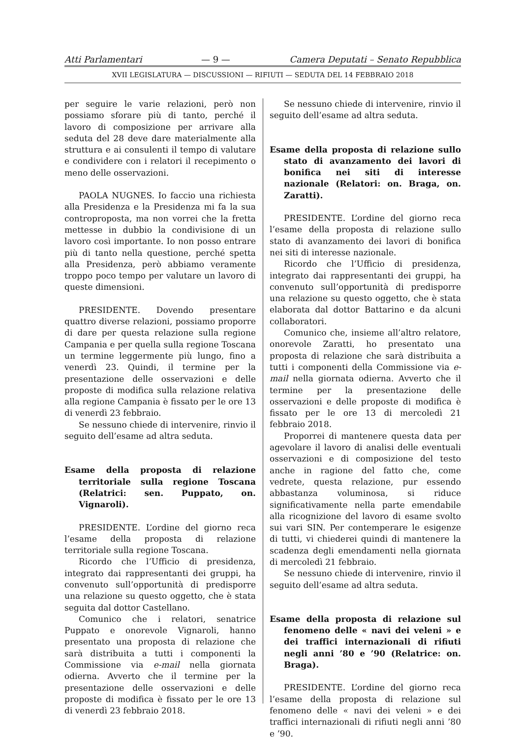Atti Parlamentari — 9 — Camera Deputati – Senato Repubblica
XVII LEGISLATURA — DISCUSSIONI — RIFIUTI — SEDUTA DEL 14 FEBBRAIO 2018
per seguire le varie relazioni, però non possiamo sforare più di tanto, perché il lavoro di composizione per arrivare alla seduta del 28 deve dare materialmente alla struttura e ai consulenti il tempo di valutare e condividere con i relatori il recepimento o meno delle osservazioni.
PAOLA NUGNES. Io faccio una richiesta alla Presidenza e la Presidenza mi fa la sua controproposta, ma non vorrei che la fretta mettesse in dubbio la condivisione di un lavoro così importante. Io non posso entrare più di tanto nella questione, perché spetta alla Presidenza, però abbiamo veramente troppo poco tempo per valutare un lavoro di queste dimensioni.
PRESIDENTE. Dovendo presentare quattro diverse relazioni, possiamo proporre di dare per questa relazione sulla regione Campania e per quella sulla regione Toscana un termine leggermente più lungo, fino a venerdì 23. Quindi, il termine per la presentazione delle osservazioni e delle proposte di modifica sulla relazione relativa alla regione Campania è fissato per le ore 13 di venerdì 23 febbraio.
Se nessuno chiede di intervenire, rinvio il seguito dell’esame ad altra seduta.
Esame della proposta di relazione territoriale sulla regione Toscana (Relatrici: sen. Puppato, on. Vignaroli).
PRESIDENTE. L’ordine del giorno reca l’esame della proposta di relazione territoriale sulla regione Toscana.
Ricordo che l’Ufficio di presidenza, integrato dai rappresentanti dei gruppi, ha convenuto sull’opportunità di predisporre una relazione su questo oggetto, che è stata seguita dal dottor Castellano.
Comunico che i relatori, senatrice Puppato e onorevole Vignaroli, hanno presentato una proposta di relazione che sarà distribuita a tutti i componenti la Commissione via e-mail nella giornata odierna. Avverto che il termine per la presentazione delle osservazioni e delle proposte di modifica è fissato per le ore 13 di venerdì 23 febbraio 2018.
Se nessuno chiede di intervenire, rinvio il seguito dell’esame ad altra seduta.
Esame della proposta di relazione sullo stato di avanzamento dei lavori di bonifica nei siti di interesse nazionale (Relatori: on. Braga, on. Zaratti).
PRESIDENTE. L’ordine del giorno reca l’esame della proposta di relazione sullo stato di avanzamento dei lavori di bonifica nei siti di interesse nazionale.
Ricordo che l’Ufficio di presidenza, integrato dai rappresentanti dei gruppi, ha convenuto sull’opportunità di predisporre una relazione su questo oggetto, che è stata elaborata dal dottor Battarino e da alcuni collaboratori.
Comunico che, insieme all’altro relatore, onorevole Zaratti, ho presentato una proposta di relazione che sarà distribuita a tutti i componenti della Commissione via e-mail nella giornata odierna. Avverto che il termine per la presentazione delle osservazioni e delle proposte di modifica è fissato per le ore 13 di mercoledì 21 febbraio 2018.
Proporrei di mantenere questa data per agevolare il lavoro di analisi delle eventuali osservazioni e di composizione del testo anche in ragione del fatto che, come vedrete, questa relazione, pur essendo abbastanza voluminosa, si riduce significativamente nella parte emendabile alla ricognizione del lavoro di esame svolto sui vari SIN. Per contemperare le esigenze di tutti, vi chiederei quindi di mantenere la scadenza degli emendamenti nella giornata di mercoledì 21 febbraio.
Se nessuno chiede di intervenire, rinvio il seguito dell’esame ad altra seduta.
Esame della proposta di relazione sul fenomeno delle « navi dei veleni » e dei traffici internazionali di rifiuti negli anni ’80 e ’90 (Relatrice: on. Braga).
PRESIDENTE. L’ordine del giorno reca l’esame della proposta di relazione sul fenomeno delle « navi dei veleni » e dei traffici internazionali di rifiuti negli anni ’80 e ’90.